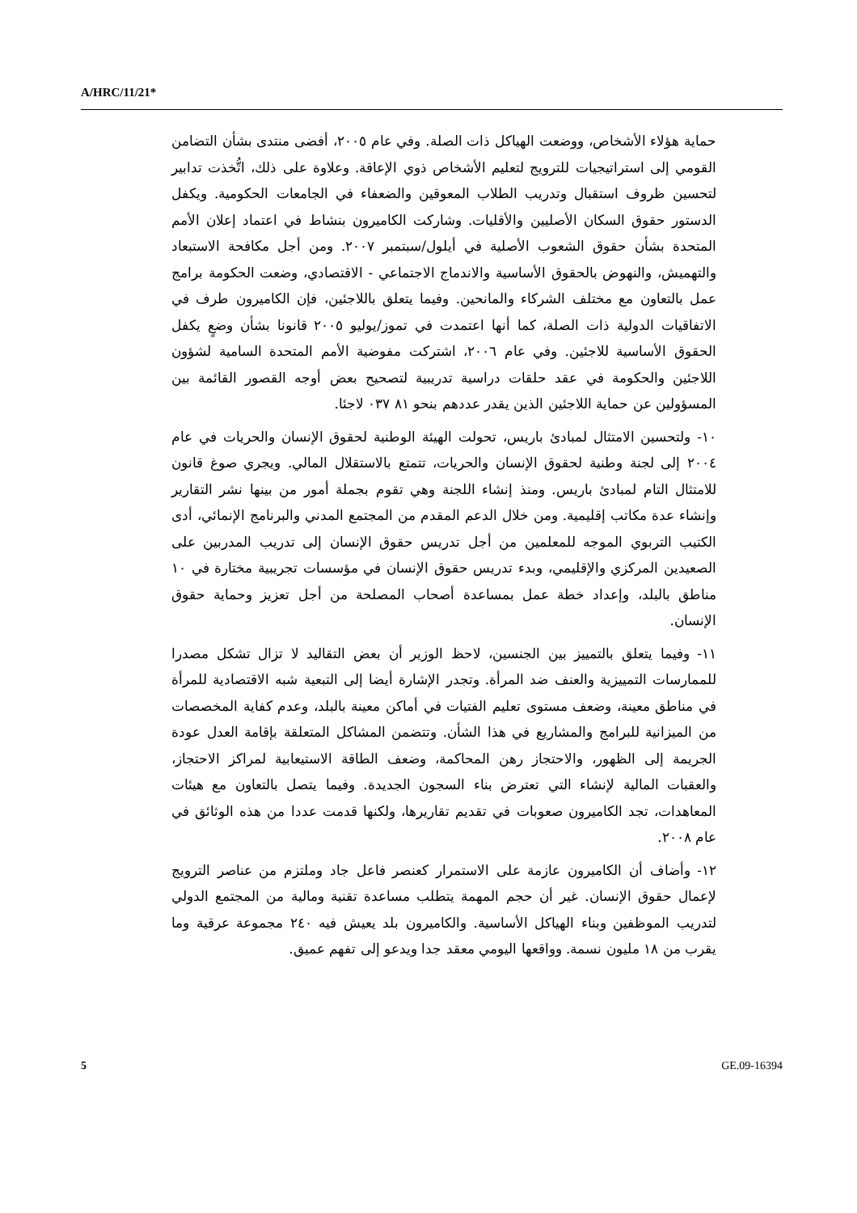A/HRC/11/21*
حماية هؤلاء الأشخاص، ووضعت الهياكل ذات الصلة. وفي عام ٢٠٠٥، أفضى منتدى بشأن التضامن القومي إلى استراتيجيات للترويج لتعليم الأشخاص ذوي الإعاقة. وعلاوة على ذلك، اتُّخذت تدابير لتحسين ظروف استقبال وتدريب الطلاب المعوقين والضعفاء في الجامعات الحكومية. ويكفل الدستور حقوق السكان الأصليين والأقليات. وشاركت الكاميرون بنشاط في اعتماد إعلان الأمم المتحدة بشأن حقوق الشعوب الأصلية في أيلول/سبتمبر ٢٠٠٧. ومن أجل مكافحة الاستبعاد والتهميش، والنهوض بالحقوق الأساسية والاندماج الاجتماعي - الاقتصادي، وضعت الحكومة برامج عمل بالتعاون مع مختلف الشركاء والمانحين. وفيما يتعلق باللاجئين، فإن الكاميرون طرف في الاتفاقيات الدولية ذات الصلة، كما أنها اعتمدت في تموز/يوليو ٢٠٠٥ قانونا بشأن وضعٍ يكفل الحقوق الأساسية للاجئين. وفي عام ٢٠٠٦، اشتركت مفوضية الأمم المتحدة السامية لشؤون اللاجئين والحكومة في عقد حلقات دراسية تدريبية لتصحيح بعض أوجه القصور القائمة بين المسؤولين عن حماية اللاجئين الذين يقدر عددهم بنحو ٨١ ٠٣٧ لاجئا.
١٠- ولتحسين الامتثال لمبادئ باريس، تحولت الهيئة الوطنية لحقوق الإنسان والحريات في عام ٢٠٠٤ إلى لجنة وطنية لحقوق الإنسان والحريات، تتمتع بالاستقلال المالي. ويجري صوغ قانون للامتثال التام لمبادئ باريس. ومنذ إنشاء اللجنة وهي تقوم بجملة أمور من بينها نشر التقارير وإنشاء عدة مكاتب إقليمية. ومن خلال الدعم المقدم من المجتمع المدني والبرنامج الإنمائي، أدى الكتيب التربوي الموجه للمعلمين من أجل تدريس حقوق الإنسان إلى تدريب المدربين على الصعيدين المركزي والإقليمي، وبدء تدريس حقوق الإنسان في مؤسسات تجريبية مختارة في ١٠ مناطق بالبلد، وإعداد خطة عمل بمساعدة أصحاب المصلحة من أجل تعزيز وحماية حقوق الإنسان.
١١- وفيما يتعلق بالتمييز بين الجنسين، لاحظ الوزير أن بعض التقاليد لا تزال تشكل مصدرا للممارسات التمييزية والعنف ضد المرأة. وتجدر الإشارة أيضا إلى التبعية شبه الاقتصادية للمرأة في مناطق معينة، وضعف مستوى تعليم الفتيات في أماكن معينة بالبلد، وعدم كفاية المخصصات من الميزانية للبرامج والمشاريع في هذا الشأن. وتتضمن المشاكل المتعلقة بإقامة العدل عودة الجريمة إلى الظهور، والاحتجاز رهن المحاكمة، وضعف الطاقة الاستيعابية لمراكز الاحتجاز، والعقبات المالية لإنشاء التي تعترض بناء السجون الجديدة. وفيما يتصل بالتعاون مع هيئات المعاهدات، تجد الكاميرون صعوبات في تقديم تقاريرها، ولكنها قدمت عددا من هذه الوثائق في عام ٢٠٠٨.
١٢- وأضاف أن الكاميرون عازمة على الاستمرار كعنصر فاعل جاد وملتزم من عناصر الترويج لإعمال حقوق الإنسان. غير أن حجم المهمة يتطلب مساعدة تقنية ومالية من المجتمع الدولي لتدريب الموظفين وبناء الهياكل الأساسية. والكاميرون بلد يعيش فيه ٢٤٠ مجموعة عرقية وما يقرب من ١٨ مليون نسمة. وواقعها اليومي معقد جدا ويدعو إلى تفهم عميق.
5 GE.09-16394